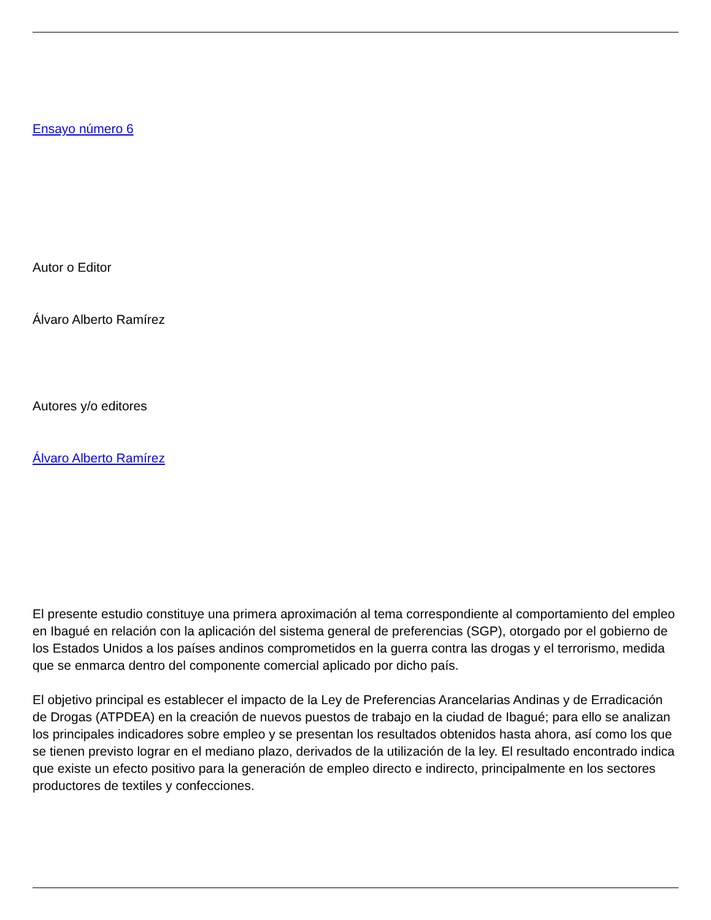Ensayo número 6
Autor o Editor
Álvaro Alberto Ramírez
Autores y/o editores
Álvaro Alberto Ramírez
El presente estudio constituye una primera aproximación al tema correspondiente al comportamiento del empleo en Ibagué en relación con la aplicación del sistema general de preferencias (SGP), otorgado por el gobierno de los Estados Unidos a los países andinos comprometidos en la guerra contra las drogas y el terrorismo, medida que se enmarca dentro del componente comercial aplicado por dicho país.
El objetivo principal es establecer el impacto de la Ley de Preferencias Arancelarias Andinas y de Erradicación de Drogas (ATPDEA) en la creación de nuevos puestos de trabajo en la ciudad de Ibagué; para ello se analizan los principales indicadores sobre empleo y se presentan los resultados obtenidos hasta ahora, así como los que se tienen previsto lograr en el mediano plazo, derivados de la utilización de la ley. El resultado encontrado indica que existe un efecto positivo para la generación de empleo directo e indirecto, principalmente en los sectores productores de textiles y confecciones.